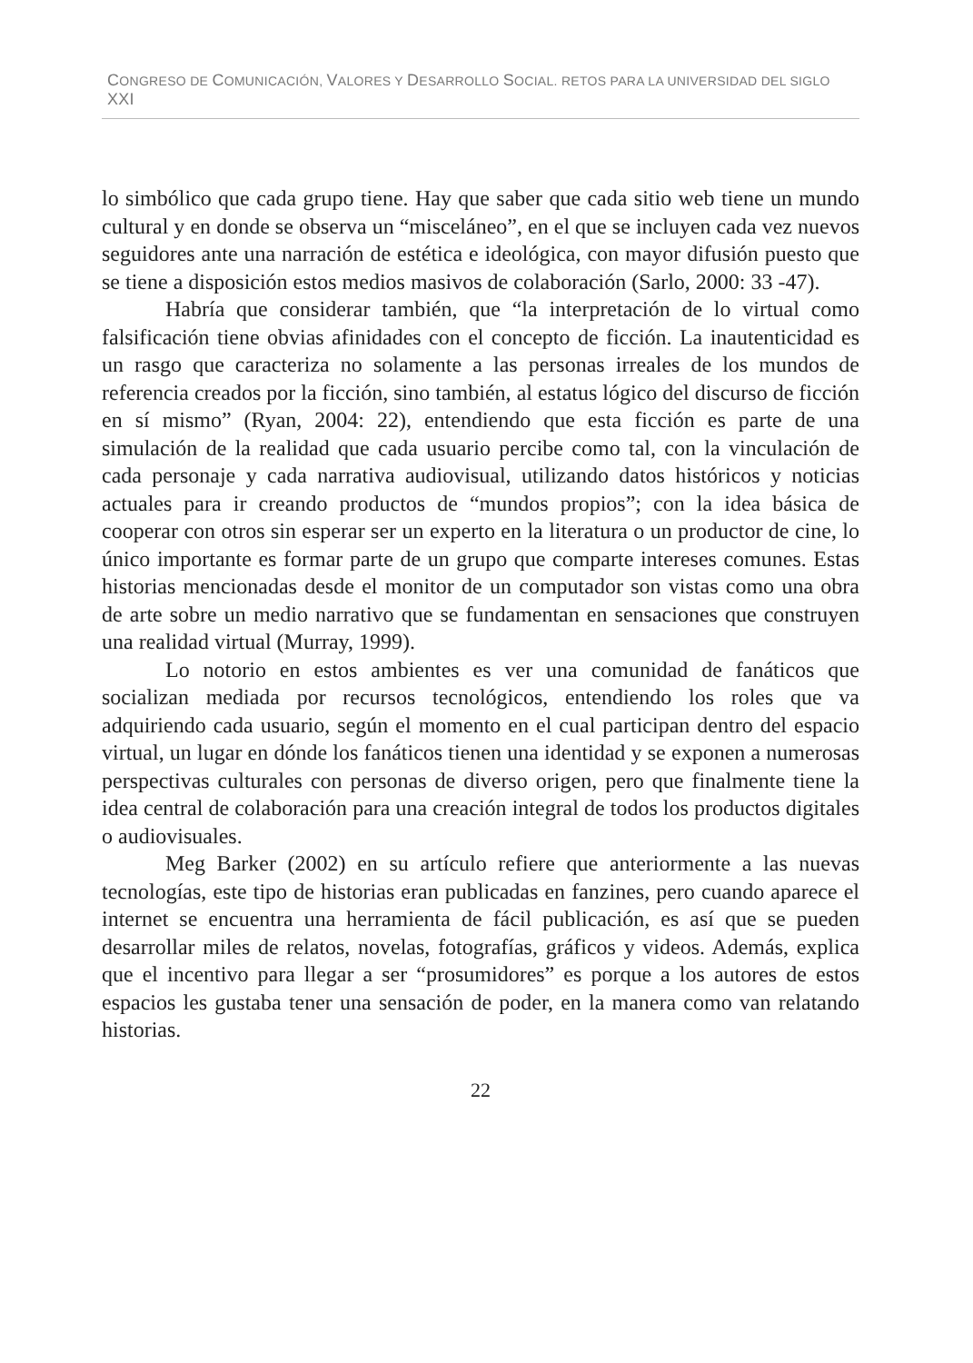CONGRESO DE COMUNICACIÓN, VALORES Y DESARROLLO SOCIAL. RETOS PARA LA UNIVERSIDAD DEL SIGLO XXI
lo simbólico que cada grupo tiene. Hay que saber que cada sitio web tiene un mundo cultural y en donde se observa un “misceláneo”, en el que se incluyen cada vez nuevos seguidores ante una narración de estética e ideológica, con mayor difusión puesto que se tiene a disposición estos medios masivos de colaboración (Sarlo, 2000: 33 -47).
Habría que considerar también, que “la interpretación de lo virtual como falsificación tiene obvias afinidades con el concepto de ficción. La inautenticidad es un rasgo que caracteriza no solamente a las personas irreales de los mundos de referencia creados por la ficción, sino también, al estatus lógico del discurso de ficción en sí mismo” (Ryan, 2004: 22), entendiendo que esta ficción es parte de una simulación de la realidad que cada usuario percibe como tal, con la vinculación de cada personaje y cada narrativa audiovisual, utilizando datos históricos y noticias actuales para ir creando productos de “mundos propios”; con la idea básica de cooperar con otros sin esperar ser un experto en la literatura o un productor de cine, lo único importante es formar parte de un grupo que comparte intereses comunes. Estas historias mencionadas desde el monitor de un computador son vistas como una obra de arte sobre un medio narrativo que se fundamentan en sensaciones que construyen una realidad virtual (Murray, 1999).
Lo notorio en estos ambientes es ver una comunidad de fanáticos que socializan mediada por recursos tecnológicos, entendiendo los roles que va adquiriendo cada usuario, según el momento en el cual participan dentro del espacio virtual, un lugar en dónde los fanáticos tienen una identidad y se exponen a numerosas perspectivas culturales con personas de diverso origen, pero que finalmente tiene la idea central de colaboración para una creación integral de todos los productos digitales o audiovisuales.
Meg Barker (2002) en su artículo refiere que anteriormente a las nuevas tecnologías, este tipo de historias eran publicadas en fanzines, pero cuando aparece el internet se encuentra una herramienta de fácil publicación, es así que se pueden desarrollar miles de relatos, novelas, fotografías, gráficos y videos. Además, explica que el incentivo para llegar a ser “prosumidores” es porque a los autores de estos espacios les gustaba tener una sensación de poder, en la manera como van relatando historias.
22